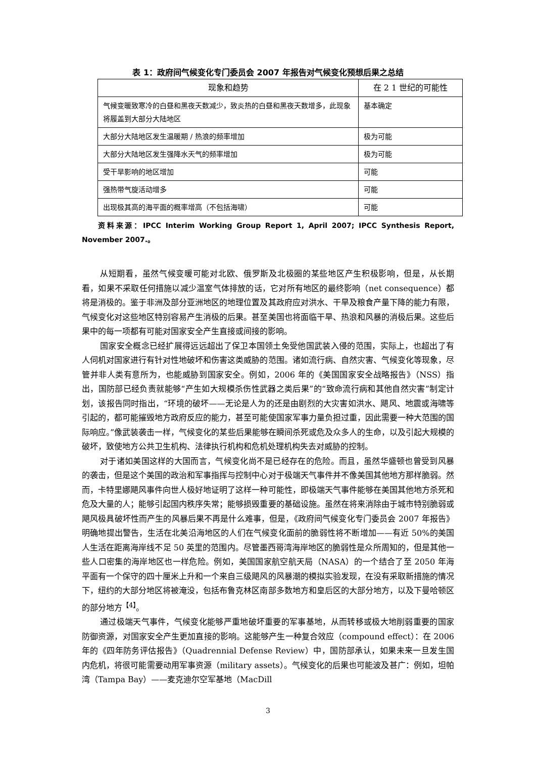表 1：政府间气候变化专门委员会 2007 年报告对气候变化预想后果之总结
| 现象和趋势 | 在 2 1 世纪的可能性 |
| --- | --- |
| 气候变暖致寒冷的白昼和黑夜天数减少，致炎热的白昼和黑夜天数增多，此现象将履盖到大部分大陆地区 | 基本确定 |
| 大部分大陆地区发生温暖期 / 热浪的频率增加 | 极为可能 |
| 大部分大陆地区发生强降水天气的频率增加 | 极为可能 |
| 受干旱影响的地区增加 | 可能 |
| 强热带气旋活动增多 | 可能 |
| 出现极其高的海平面的概率增高（不包括海啸） | 可能 |
资料来源：IPCC Interim Working Group Report 1, April 2007; IPCC Synthesis Report, November 2007.。
从短期看，虽然气候变暖可能对北欧、俄罗斯及北极圈的某些地区产生积极影响，但是，从长期看，如果不采取任何措施以减少温室气体排放的话，它对所有地区的最终影响（net consequence）都将是消极的。鉴于非洲及部分亚洲地区的地理位置及其政府应对洪水、干旱及粮食产量下降的能力有限，气候变化对这些地区特别容易产生消极的后果。甚至美国也将面临干旱、热浪和风暴的消极后果。这些后果中的每一项都有可能对国家安全产生直接或间接的影响。
国家安全概念已经扩展得远远超出了保卫本国领土免受他国武装入侵的范围，实际上，也超出了有人伺机对国家进行有针对性地破坏和伤害这类威胁的范围。诸如流行病、自然灾害、气候变化等现象，尽管并非人类有意所为，也能威胁到国家安全。例如，2006 年的《美国国家安全战略报告》（NSS）指出，国防部已经负责就能够“产生如大规模杀伤性武器之类后果”的“致命流行病和其他自然灾害”制定计划，该报告同时指出，“环境的破坏——无论是人为的还是由剧烈的大灾害如洪水、飓风、地震或海啸等引起的，都可能摧毁地方政府反应的能力，甚至可能使国家军事力量负担过重，因此需要一种大范围的国际响应。”像武装袭击一样，气候变化的某些后果能够在瞬间杀死或危及众多人的生命，以及引起大规模的破坏，致使地方公共卫生机构、法律执行机构和危机处理机构失去对威胁的控制。
对于诸如美国这样的大国而言，气候变化尚不是已经存在的危险。而且，虽然华盛顿也曾受到风暴的袭击，但是这个美国的政治和军事指挥与控制中心对于极端天气事件并不像美国其他地方那样脆弱。然而，卡特里娜飓风事件向世人极好地证明了这样一种可能性，即极端天气事件能够在美国其他地方杀死和危及大量的人；能够引起国内秩序失常；能够损毁重要的基础设施。虽然在将来消除由于城市特别脆弱或飓风极具破坏性而产生的风暴后果不再是什么难事，但是，《政府间气候变化专门委员会 2007 年报告》明确地提出警告，生活在北美沿海地区的人们在气候变化面前的脆弱性将不断增加——有近 50%的美国人生活在距离海岸线不足 50 英里的范围内。尽管墨西哥湾海岸地区的脆弱性是众所周知的，但是其他一些人口密集的海岸地区也一样危险。例如，美国国家航空航天局（NASA）的一个结合了至 2050 年海平面有一个保守的四十厘米上升和一个来自三级飓风的风暴潮的模拟实验发现，在没有采取新措施的情况下，纽约的大部分地区将被淹没，包括布鲁克林区南部多数地方和皇后区的大部分地方，以及下曼哈顿区的部分地方<sup>【4】</sup>。
通过极端天气事件，气候变化能够严重地破坏重要的军事基地，从而转移或极大地削弱重要的国家防御资源，对国家安全产生更加直接的影响。这能够产生一种复合效应（compound effect）：在 2006 年的《四年防务评估报告》（Quadrennial Defense Review）中，国防部承认，如果未来一旦发生国内危机，将很可能需要动用军事资源（military assets）。气候变化的后果也可能波及甚广：例如，坦帕湾（Tampa Bay）——麦克迪尔空军基地（MacDill
3